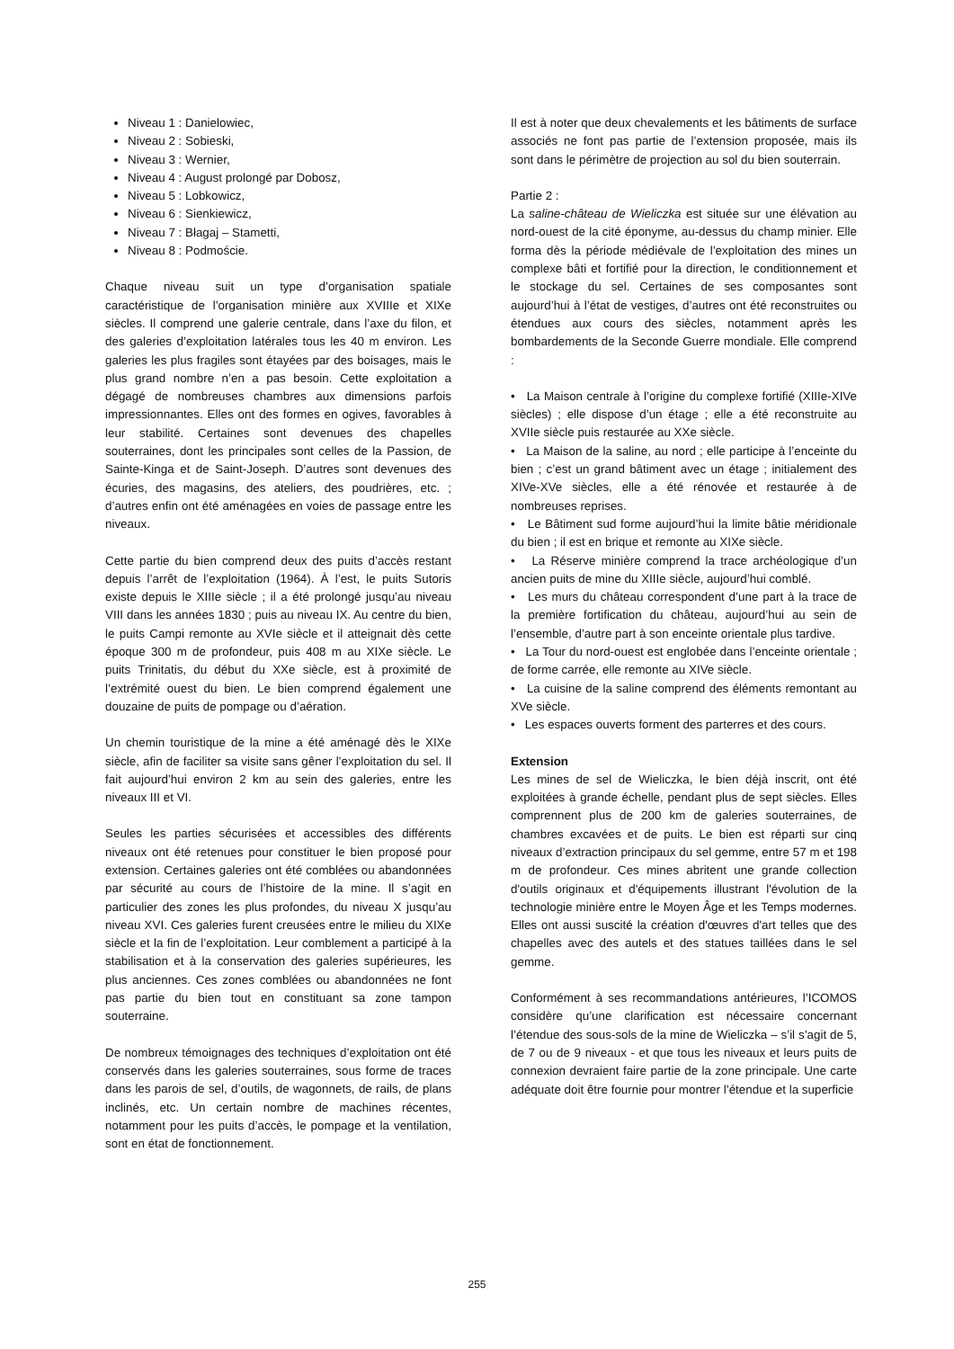Niveau 1 : Danielowiec,
Niveau 2 : Sobieski,
Niveau 3 : Wernier,
Niveau 4 : August prolongé par Dobosz,
Niveau 5 : Lobkowicz,
Niveau 6 : Sienkiewicz,
Niveau 7 : Błagaj – Stametti,
Niveau 8 : Podmoście.
Chaque niveau suit un type d’organisation spatiale caractéristique de l’organisation minière aux XVIIIe et XIXe siècles. Il comprend une galerie centrale, dans l’axe du filon, et des galeries d’exploitation latérales tous les 40 m environ. Les galeries les plus fragiles sont étayées par des boisages, mais le plus grand nombre n’en a pas besoin. Cette exploitation a dégagé de nombreuses chambres aux dimensions parfois impressionnantes. Elles ont des formes en ogives, favorables à leur stabilité. Certaines sont devenues des chapelles souterraines, dont les principales sont celles de la Passion, de Sainte-Kinga et de Saint-Joseph. D’autres sont devenues des écuries, des magasins, des ateliers, des poudrières, etc. ; d’autres enfin ont été aménagées en voies de passage entre les niveaux.
Cette partie du bien comprend deux des puits d’accès restant depuis l’arrêt de l’exploitation (1964). À l’est, le puits Sutoris existe depuis le XIIIe siècle ; il a été prolongé jusqu’au niveau VIII dans les années 1830 ; puis au niveau IX. Au centre du bien, le puits Campi remonte au XVIe siècle et il atteignait dès cette époque 300 m de profondeur, puis 408 m au XIXe siècle. Le puits Trinitatis, du début du XXe siècle, est à proximité de l’extrémité ouest du bien. Le bien comprend également une douzaine de puits de pompage ou d’aération.
Un chemin touristique de la mine a été aménagé dès le XIXe siècle, afin de faciliter sa visite sans gêner l’exploitation du sel. Il fait aujourd’hui environ 2 km au sein des galeries, entre les niveaux III et VI.
Seules les parties sécurisées et accessibles des différents niveaux ont été retenues pour constituer le bien proposé pour extension. Certaines galeries ont été comblées ou abandonnées par sécurité au cours de l’histoire de la mine. Il s’agit en particulier des zones les plus profondes, du niveau X jusqu’au niveau XVI. Ces galeries furent creusées entre le milieu du XIXe siècle et la fin de l’exploitation. Leur comblement a participé à la stabilisation et à la conservation des galeries supérieures, les plus anciennes. Ces zones comblées ou abandonnées ne font pas partie du bien tout en constituant sa zone tampon souterraine.
De nombreux témoignages des techniques d’exploitation ont été conservés dans les galeries souterraines, sous forme de traces dans les parois de sel, d’outils, de wagonnets, de rails, de plans inclinés, etc. Un certain nombre de machines récentes, notamment pour les puits d’accès, le pompage et la ventilation, sont en état de fonctionnement.
Il est à noter que deux chevalements et les bâtiments de surface associés ne font pas partie de l’extension proposée, mais ils sont dans le périmètre de projection au sol du bien souterrain.
Partie 2 :
La saline-château de Wieliczka est située sur une élévation au nord-ouest de la cité éponyme, au-dessus du champ minier. Elle forma dès la période médiévale de l’exploitation des mines un complexe bâti et fortifié pour la direction, le conditionnement et le stockage du sel. Certaines de ses composantes sont aujourd’hui à l’état de vestiges, d’autres ont été reconstruites ou étendues aux cours des siècles, notamment après les bombardements de la Seconde Guerre mondiale. Elle comprend :
• La Maison centrale à l’origine du complexe fortifié (XIIIe-XIVe siècles) ; elle dispose d’un étage ; elle a été reconstruite au XVIIe siècle puis restaurée au XXe siècle.
• La Maison de la saline, au nord ; elle participe à l’enceinte du bien ; c’est un grand bâtiment avec un étage ; initialement des XIVe-XVe siècles, elle a été rénovée et restaurée à de nombreuses reprises.
• Le Bâtiment sud forme aujourd’hui la limite bâtie méridionale du bien ; il est en brique et remonte au XIXe siècle.
• La Réserve minière comprend la trace archéologique d’un ancien puits de mine du XIIIe siècle, aujourd’hui comblé.
• Les murs du château correspondent d’une part à la trace de la première fortification du château, aujourd’hui au sein de l’ensemble, d’autre part à son enceinte orientale plus tardive.
• La Tour du nord-ouest est englobée dans l’enceinte orientale ; de forme carrée, elle remonte au XIVe siècle.
• La cuisine de la saline comprend des éléments remontant au XVe siècle.
• Les espaces ouverts forment des parterres et des cours.
Extension
Les mines de sel de Wieliczka, le bien déjà inscrit, ont été exploitées à grande échelle, pendant plus de sept siècles. Elles comprennent plus de 200 km de galeries souterraines, de chambres excavées et de puits. Le bien est réparti sur cinq niveaux d’extraction principaux du sel gemme, entre 57 m et 198 m de profondeur. Ces mines abritent une grande collection d'outils originaux et d'équipements illustrant l'évolution de la technologie minière entre le Moyen Âge et les Temps modernes. Elles ont aussi suscité la création d'œuvres d'art telles que des chapelles avec des autels et des statues taillées dans le sel gemme.
Conformément à ses recommandations antérieures, l’ICOMOS considère qu’une clarification est nécessaire concernant l’étendue des sous-sols de la mine de Wieliczka – s’il s’agit de 5, de 7 ou de 9 niveaux - et que tous les niveaux et leurs puits de connexion devraient faire partie de la zone principale. Une carte adéquate doit être fournie pour montrer l’étendue et la superficie
255